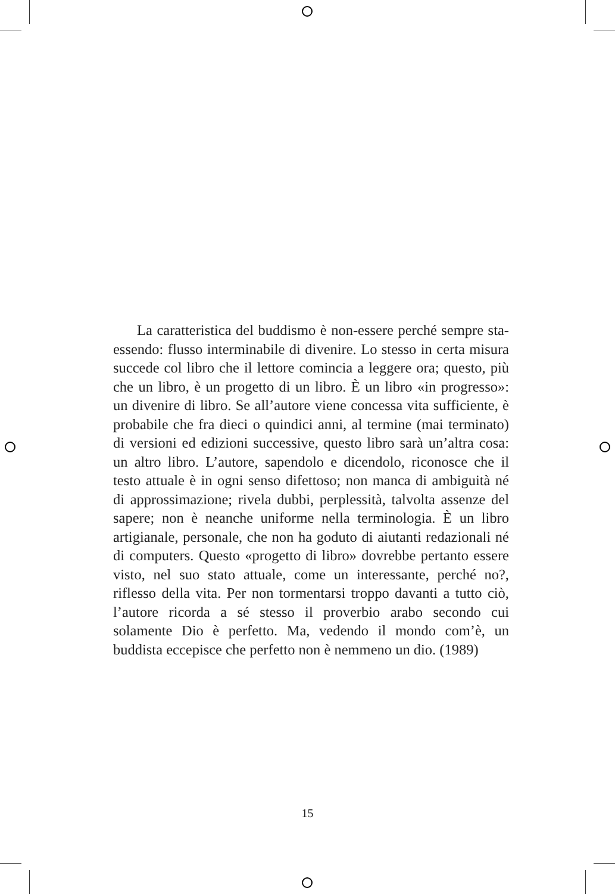La caratteristica del buddismo è non-essere perché sempre sta-essendo: flusso interminabile di divenire. Lo stesso in certa misura succede col libro che il lettore comincia a leggere ora; questo, più che un libro, è un progetto di un libro. È un libro «in progresso»: un divenire di libro. Se all’autore viene concessa vita sufficiente, è probabile che fra dieci o quindici anni, al termine (mai terminato) di versioni ed edizioni successive, questo libro sarà un’altra cosa: un altro libro. L’autore, sapendolo e dicendolo, riconosce che il testo attuale è in ogni senso difettoso; non manca di ambiguità né di approssimazione; rivela dubbi, perplessità, talvolta assenze del sapere; non è neanche uniforme nella terminologia. È un libro artigianale, personale, che non ha goduto di aiutanti redazionali né di computers. Questo «progetto di libro» dovrebbe pertanto essere visto, nel suo stato attuale, come un interessante, perché no?, riflesso della vita. Per non tormentarsi troppo davanti a tutto ciò, l’autore ricorda a sé stesso il proverbio arabo secondo cui solamente Dio è perfetto. Ma, vedendo il mondo com’è, un buddista eccepisce che perfetto non è nemmeno un dio. (1989)
15